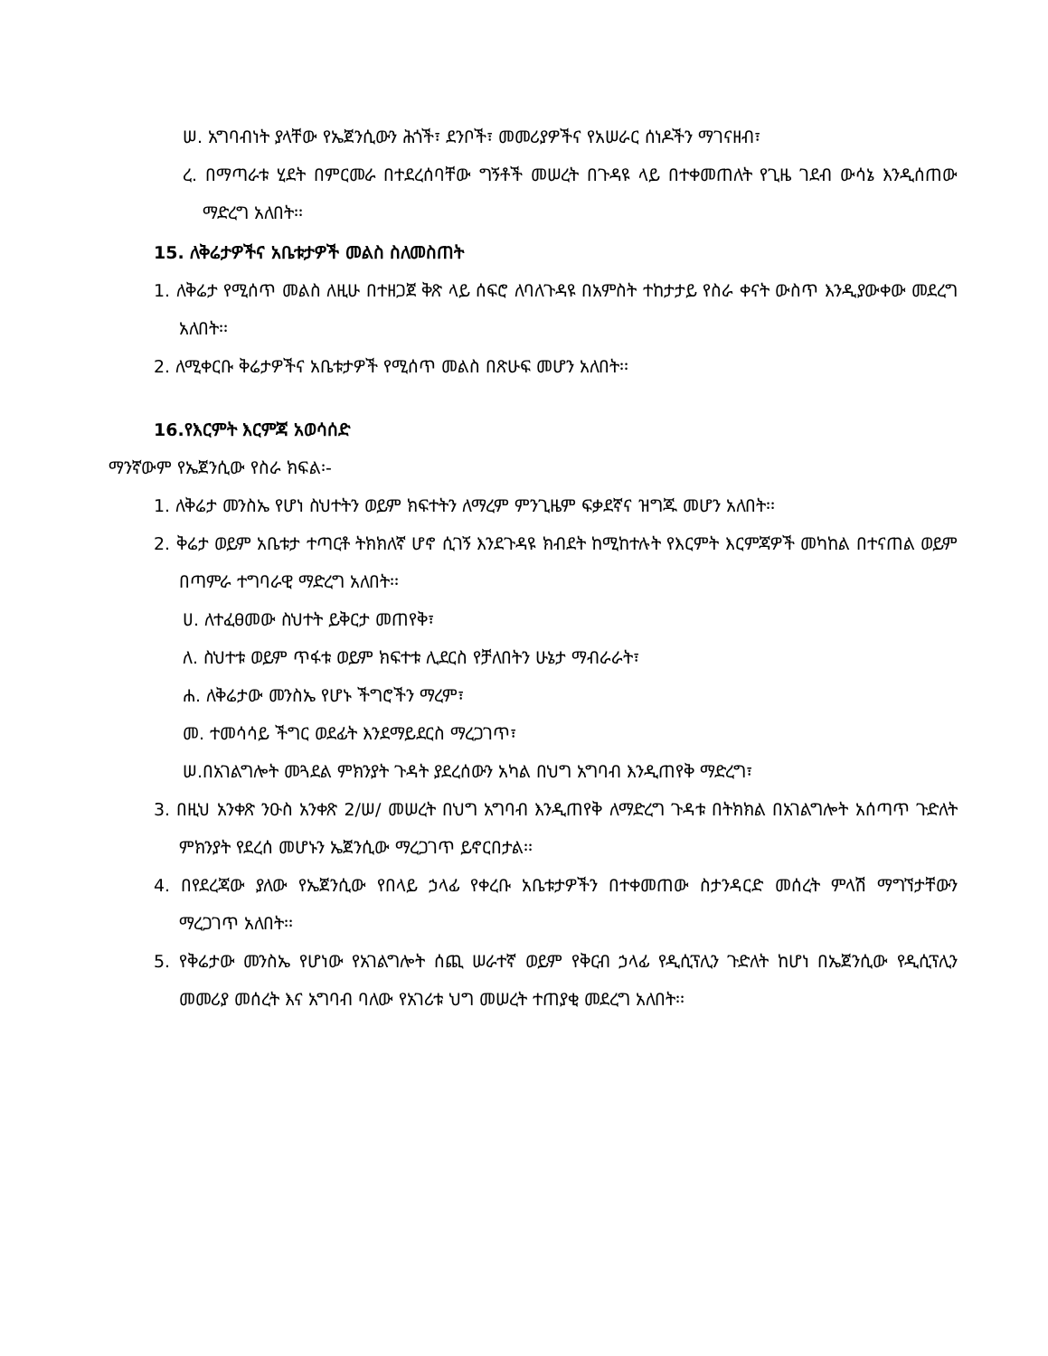ሠ. አግባብነት ያላቸው የኤጀንሲውን ሕጎች፣ ደንቦች፣ መመሪያዎችና የአሠራር ሰነዶችን ማገናዘብ፣
ረ. በማጣራቱ ሂደት በምርመራ በተደረሰባቸው ግኝቶች መሠረት በጉዳዩ ላይ በተቀመጠለት የጊዜ ገደብ ውሳኔ እንዲሰጠው ማድረግ አለበት፡፡
15. ለቅሬታዎችና አቤቱታዎች መልስ ስለመስጠት
1. ለቅሬታ የሚሰጥ መልስ ለዚሁ በተዘጋጀ ቅጽ ላይ ሰፍሮ ለባለጉዳዩ በአምስት ተከታታይ የስራ ቀናት ውስጥ እንዲያውቀው መደረግ አለበት፡፡
2. ለሚቀርቡ ቅሬታዎችና አቤቱታዎች የሚሰጥ መልስ በጽሁፍ መሆን አለበት፡፡
16.የእርምት እርምጃ አወሳሰድ
ማንኛውም የኤጀንሲው የስራ ክፍል፡-
1. ለቅሬታ መንስኤ የሆነ ስህተትን ወይም ክፍተትን ለማረም ምንጊዜም ፍቃደኛና ዝግጁ መሆን አለበት፡፡
2. ቅሬታ ወይም አቤቱታ ተጣርቶ ትክክለኛ ሆኖ ሲገኝ እንደጉዳዩ ክብደት ከሚከተሉት የእርምት እርምጃዎች መካከል በተናጠል ወይም በጣምራ ተግባራዊ ማድረግ አለበት፡፡
ሀ. ለተፈፀመው ስህተት ይቅርታ መጠየቅ፣
ለ. ስህተቱ ወይም ጥፋቱ ወይም ክፍተቱ ሊደርስ የቻለበትን ሁኔታ ማብራራት፣
ሐ. ለቅሬታው መንስኤ የሆኑ ችግሮችን ማረም፣
መ. ተመሳሳይ ችግር ወደፊት እንደማይደርስ ማረጋገጥ፣
ሠ.በአገልግሎት መጓደል ምክንያት ጉዳት ያደረሰውን አካል በህግ አግባብ እንዲጠየቅ ማድረግ፣
3. በዚህ አንቀጽ ንዑስ አንቀጽ 2/ሠ/ መሠረት በህግ አግባብ እንዲጠየቅ ለማድረግ ጉዳቱ በትክክል በአገልግሎት አሰጣጥ ጉድለት ምክንያት የደረሰ መሆኑን ኤጀንሲው ማረጋገጥ ይኖርበታል፡፡
4. በየደረጃው ያለው የኤጀንሲው የበላይ ኃላፊ የቀረቡ አቤቱታዎችን በተቀመጠው ስታንዳርድ መሰረት ምላሽ ማግኘታቸውን ማረጋገጥ አለበት፡፡
5. የቅሬታው መንስኤ የሆነው የአገልግሎት ሰጪ ሠራተኛ ወይም የቅርብ ኃላፊ የዲሲፕሊን ጉድለት ከሆነ በኤጀንሲው የዲሲፕሊን መመሪያ መሰረት እና አግባብ ባለው የአገሪቱ ህግ መሠረት ተጠያቂ መደረግ አለበት፡፡